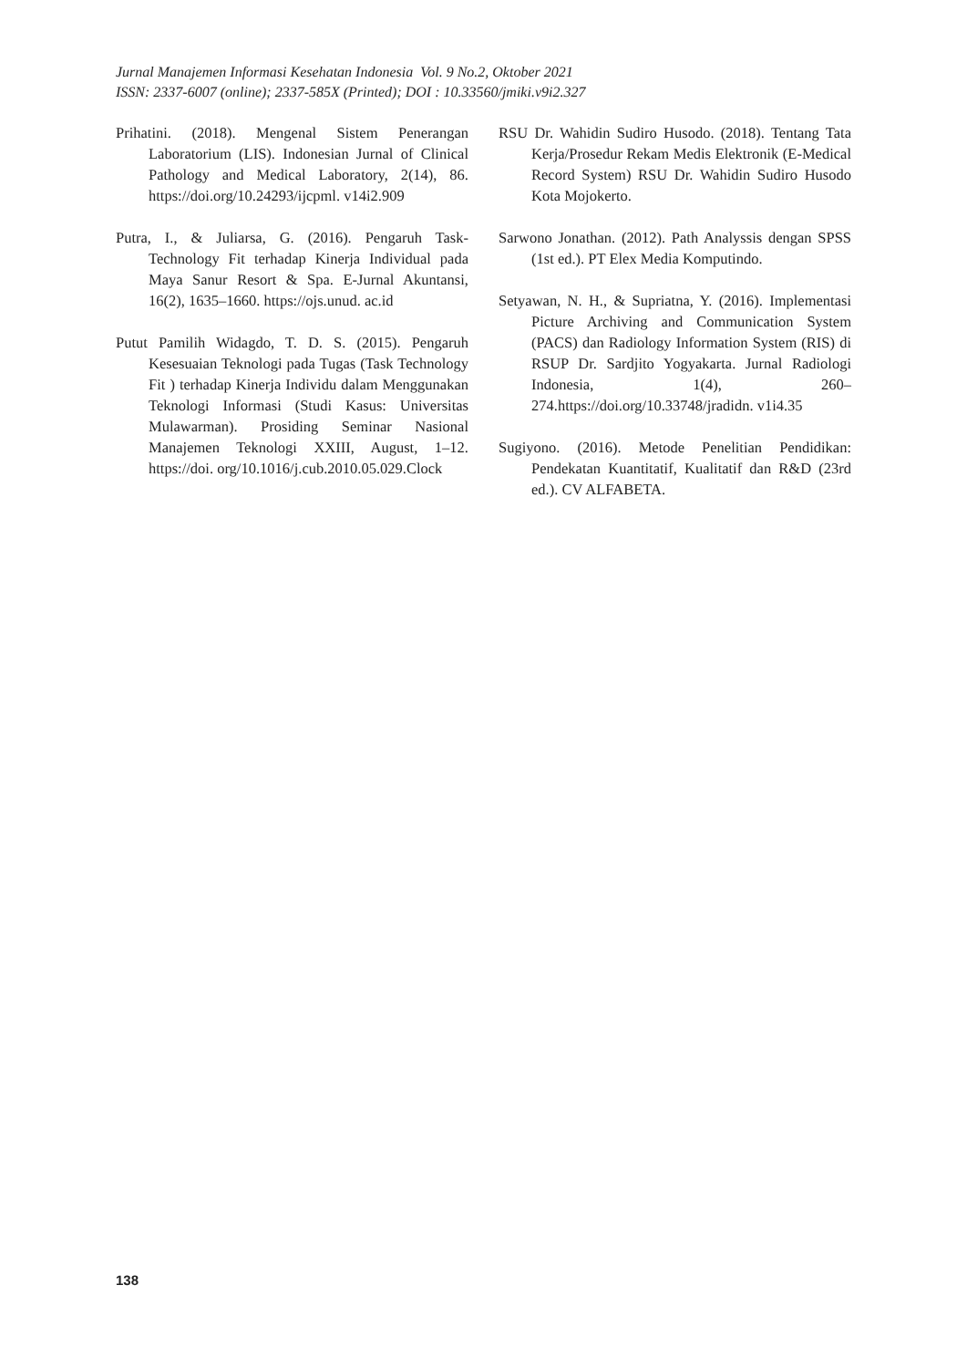Jurnal Manajemen Informasi Kesehatan Indonesia Vol. 9 No.2, Oktober 2021
ISSN: 2337-6007 (online); 2337-585X (Printed); DOI : 10.33560/jmiki.v9i2.327
Prihatini. (2018). Mengenal Sistem Penerangan Laboratorium (LIS). Indonesian Jurnal of Clinical Pathology and Medical Laboratory, 2(14), 86. https://doi.org/10.24293/ijcpml. v14i2.909
Putra, I., & Juliarsa, G. (2016). Pengaruh Task-Technology Fit terhadap Kinerja Individual pada Maya Sanur Resort & Spa. E-Jurnal Akuntansi, 16(2), 1635–1660. https://ojs.unud. ac.id
Putut Pamilih Widagdo, T. D. S. (2015). Pengaruh Kesesuaian Teknologi pada Tugas (Task Technology Fit ) terhadap Kinerja Individu dalam Menggunakan Teknologi Informasi (Studi Kasus: Universitas Mulawarman). Prosiding Seminar Nasional Manajemen Teknologi XXIII, August, 1–12. https://doi. org/10.1016/j.cub.2010.05.029.Clock
RSU Dr. Wahidin Sudiro Husodo. (2018). Tentang Tata Kerja/Prosedur Rekam Medis Elektronik (E-Medical Record System) RSU Dr. Wahidin Sudiro Husodo Kota Mojokerto.
Sarwono Jonathan. (2012). Path Analyssis dengan SPSS (1st ed.). PT Elex Media Komputindo.
Setyawan, N. H., & Supriatna, Y. (2016). Implementasi Picture Archiving and Communication System (PACS) dan Radiology Information System (RIS) di RSUP Dr. Sardjito Yogyakarta. Jurnal Radiologi Indonesia, 1(4), 260–274.https://doi.org/10.33748/jradidn. v1i4.35
Sugiyono. (2016). Metode Penelitian Pendidikan: Pendekatan Kuantitatif, Kualitatif dan R&D (23rd ed.). CV ALFABETA.
138